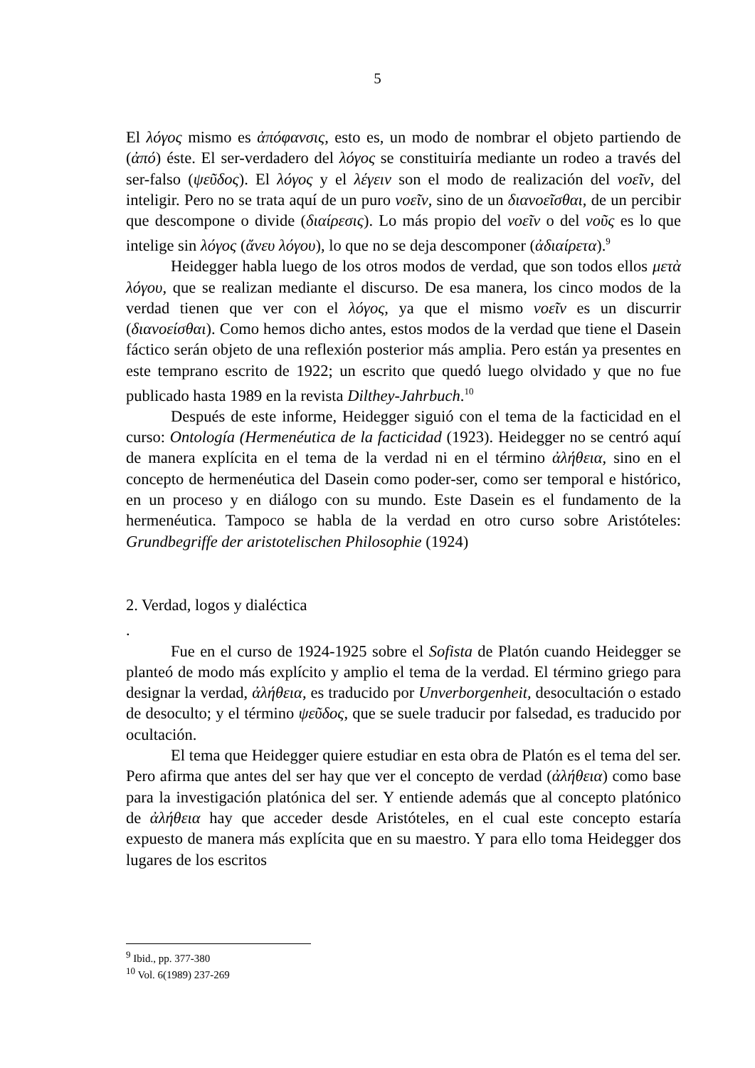5
El λόγος mismo es ἀπόφανσις, esto es, un modo de nombrar el objeto partiendo de (ἀπό) éste. El ser-verdadero del λόγος se constituiría mediante un rodeo a través del ser-falso (ψεῦδος). El λόγος y el λέγειν son el modo de realización del νοεῖν, del inteligir. Pero no se trata aquí de un puro νοεῖν, sino de un διανοεῖσθαι, de un percibir que descompone o divide (διαίρεσις). Lo más propio del νοεῖν o del νοῦς es lo que intelige sin λόγος (ἄνευ λόγου), lo que no se deja descomponer (ἀδιαίρετα).<sup>9</sup>
Heidegger habla luego de los otros modos de verdad, que son todos ellos μετὰ λόγου, que se realizan mediante el discurso. De esa manera, los cinco modos de la verdad tienen que ver con el λόγος, ya que el mismo νοεῖν es un discurrir (διανοείσθαι). Como hemos dicho antes, estos modos de la verdad que tiene el Dasein fáctico serán objeto de una reflexión posterior más amplia. Pero están ya presentes en este temprano escrito de 1922; un escrito que quedó luego olvidado y que no fue publicado hasta 1989 en la revista Dilthey-Jahrbuch.<sup>10</sup>
Después de este informe, Heidegger siguió con el tema de la facticidad en el curso: Ontología (Hermenéutica de la facticidad (1923). Heidegger no se centró aquí de manera explícita en el tema de la verdad ni en el término ἀλήθεια, sino en el concepto de hermenéutica del Dasein como poder-ser, como ser temporal e histórico, en un proceso y en diálogo con su mundo. Este Dasein es el fundamento de la hermenéutica. Tampoco se habla de la verdad en otro curso sobre Aristóteles: Grundbegriffe der aristotelischen Philosophie (1924)
2. Verdad, logos y dialéctica
.
Fue en el curso de 1924-1925 sobre el Sofista de Platón cuando Heidegger se planteó de modo más explícito y amplio el tema de la verdad. El término griego para designar la verdad, ἀλήθεια, es traducido por Unverborgenheit, desocultación o estado de desoculto; y el término ψεῦδος, que se suele traducir por falsedad, es traducido por ocultación.
El tema que Heidegger quiere estudiar en esta obra de Platón es el tema del ser. Pero afirma que antes del ser hay que ver el concepto de verdad (ἀλήθεια) como base para la investigación platónica del ser. Y entiende además que al concepto platónico de ἀλήθεια hay que acceder desde Aristóteles, en el cual este concepto estaría expuesto de manera más explícita que en su maestro. Y para ello toma Heidegger dos lugares de los escritos
<sup>9</sup> Ibid., pp. 377-380
<sup>10</sup> Vol. 6(1989) 237-269